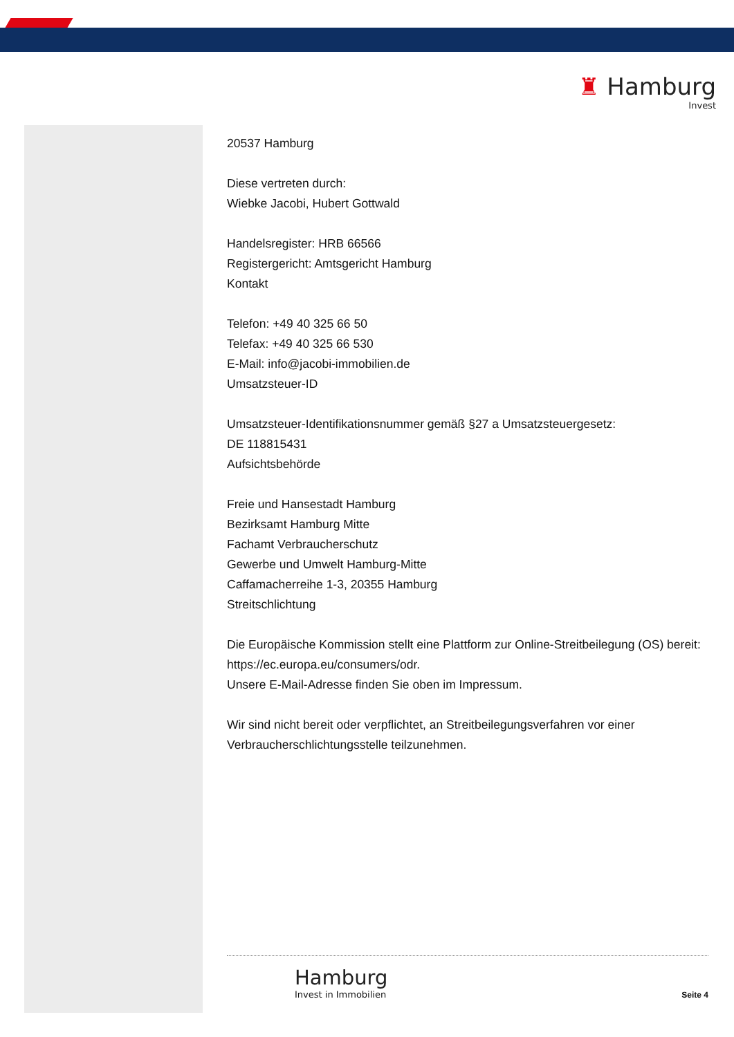♜ Hamburg
Invest
20537 Hamburg
Diese vertreten durch:
Wiebke Jacobi, Hubert Gottwald
Handelsregister: HRB 66566
Registergericht: Amtsgericht Hamburg
Kontakt
Telefon: +49 40 325 66 50
Telefax: +49 40 325 66 530
E-Mail: info@jacobi-immobilien.de
Umsatzsteuer-ID
Umsatzsteuer-Identifikationsnummer gemäß §27 a Umsatzsteuergesetz:
DE 118815431
Aufsichtsbehörde
Freie und Hansestadt Hamburg
Bezirksamt Hamburg Mitte
Fachamt Verbraucherschutz
Gewerbe und Umwelt Hamburg-Mitte
Caffamacherreihe 1-3, 20355 Hamburg
Streitschlichtung
Die Europäische Kommission stellt eine Plattform zur Online-Streitbeilegung (OS) bereit: https://ec.europa.eu/consumers/odr.
Unsere E-Mail-Adresse finden Sie oben im Impressum.
Wir sind nicht bereit oder verpflichtet, an Streitbeilegungsverfahren vor einer Verbraucherschlichtungsstelle teilzunehmen.
Hamburg
Invest in Immobilien
Seite 4